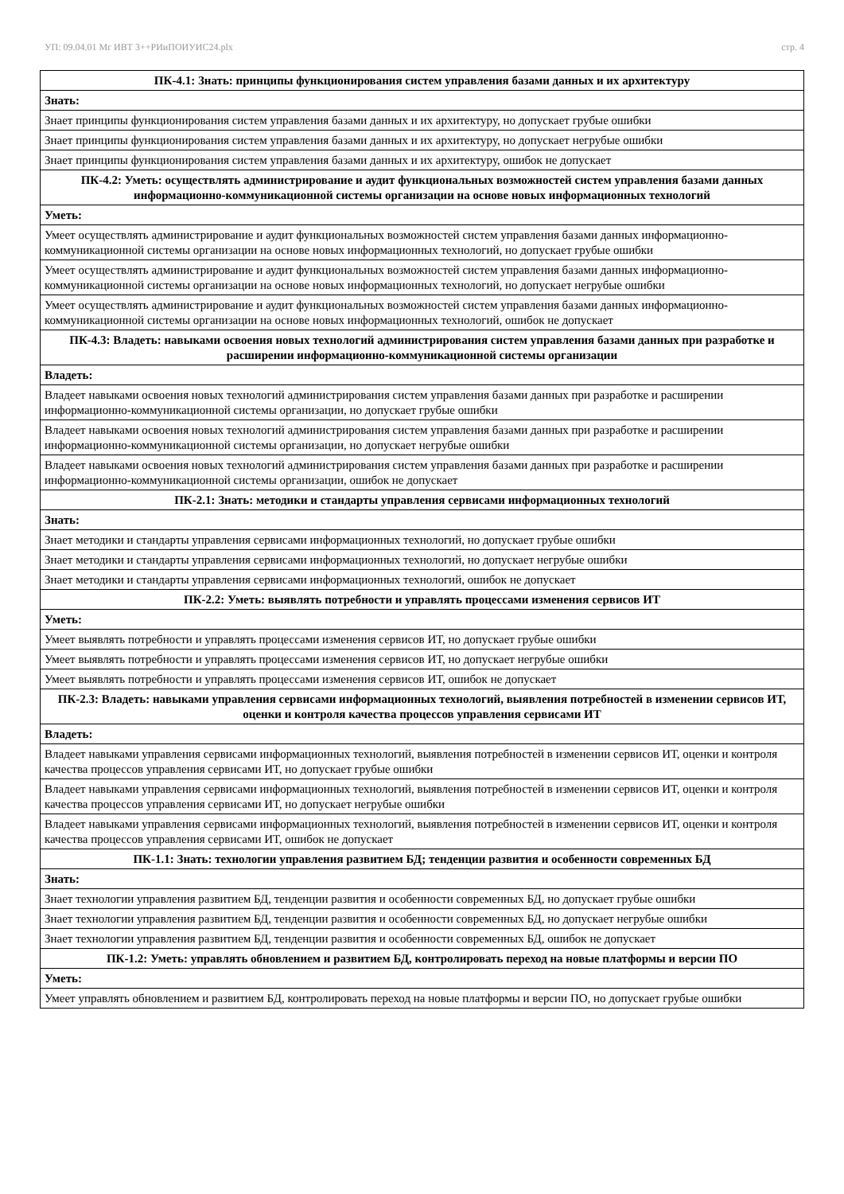УП: 09.04.01 Мг ИВТ 3++РИиПОИУИС24.plx стр. 4
| ПК-4.1: Знать: принципы функционирования систем управления базами данных и их архитектуру |
| Знать: |
| Знает принципы функционирования систем управления базами данных и их архитектуру, но допускает грубые ошибки |
| Знает принципы функционирования систем управления базами данных и их архитектуру, но допускает негрубые ошибки |
| Знает принципы функционирования систем управления базами данных и их архитектуру, ошибок не допускает |
| ПК-4.2: Уметь: осуществлять администрирование и аудит функциональных возможностей систем управления базами данных информационно-коммуникационной системы организации на основе новых информационных технологий |
| Уметь: |
| Умеет осуществлять администрирование и аудит функциональных возможностей систем управления базами данных информационно-коммуникационной системы организации на основе новых информационных технологий, но допускает грубые ошибки |
| Умеет осуществлять администрирование и аудит функциональных возможностей систем управления базами данных информационно-коммуникационной системы организации на основе новых информационных технологий, но допускает негрубые ошибки |
| Умеет осуществлять администрирование и аудит функциональных возможностей систем управления базами данных информационно-коммуникационной системы организации на основе новых информационных технологий, ошибок не допускает |
| ПК-4.3: Владеть: навыками освоения новых технологий администрирования систем управления базами данных при разработке и расширении информационно-коммуникационной системы организации |
| Владеть: |
| Владеет навыками освоения новых технологий администрирования систем управления базами данных при разработке и расширении информационно-коммуникационной системы организации, но допускает грубые ошибки |
| Владеет навыками освоения новых технологий администрирования систем управления базами данных при разработке и расширении информационно-коммуникационной системы организации, но допускает негрубые ошибки |
| Владеет навыками освоения новых технологий администрирования систем управления базами данных при разработке и расширении информационно-коммуникационной системы организации, ошибок не допускает |
| ПК-2.1: Знать: методики и стандарты управления сервисами информационных технологий |
| Знать: |
| Знает методики и стандарты управления сервисами информационных технологий, но допускает грубые ошибки |
| Знает методики и стандарты управления сервисами информационных технологий, но допускает негрубые ошибки |
| Знает методики и стандарты управления сервисами информационных технологий, ошибок не допускает |
| ПК-2.2: Уметь: выявлять потребности и управлять процессами изменения сервисов ИТ |
| Уметь: |
| Умеет выявлять потребности и управлять процессами изменения сервисов ИТ, но допускает грубые ошибки |
| Умеет выявлять потребности и управлять процессами изменения сервисов ИТ, но допускает негрубые ошибки |
| Умеет выявлять потребности и управлять процессами изменения сервисов ИТ, ошибок не допускает |
| ПК-2.3: Владеть: навыками управления сервисами информационных технологий, выявления потребностей в изменении сервисов ИТ, оценки и контроля качества процессов управления сервисами ИТ |
| Владеть: |
| Владеет навыками управления сервисами информационных технологий, выявления потребностей в изменении сервисов ИТ, оценки и контроля качества процессов управления сервисами ИТ, но допускает грубые ошибки |
| Владеет навыками управления сервисами информационных технологий, выявления потребностей в изменении сервисов ИТ, оценки и контроля качества процессов управления сервисами ИТ, но допускает негрубые ошибки |
| Владеет навыками управления сервисами информационных технологий, выявления потребностей в изменении сервисов ИТ, оценки и контроля качества процессов управления сервисами ИТ, ошибок не допускает |
| ПК-1.1: Знать: технологии управления развитием БД; тенденции развития и особенности современных БД |
| Знать: |
| Знает технологии управления развитием БД, тенденции развития и особенности современных БД, но допускает грубые ошибки |
| Знает технологии управления развитием БД, тенденции развития и особенности современных БД, но допускает негрубые ошибки |
| Знает технологии управления развитием БД, тенденции развития и особенности современных БД, ошибок не допускает |
| ПК-1.2: Уметь: управлять обновлением и развитием БД, контролировать переход на новые платформы и версии ПО |
| Уметь: |
| Умеет управлять обновлением и развитием БД, контролировать переход на новые платформы и версии ПО, но допускает грубые ошибки |